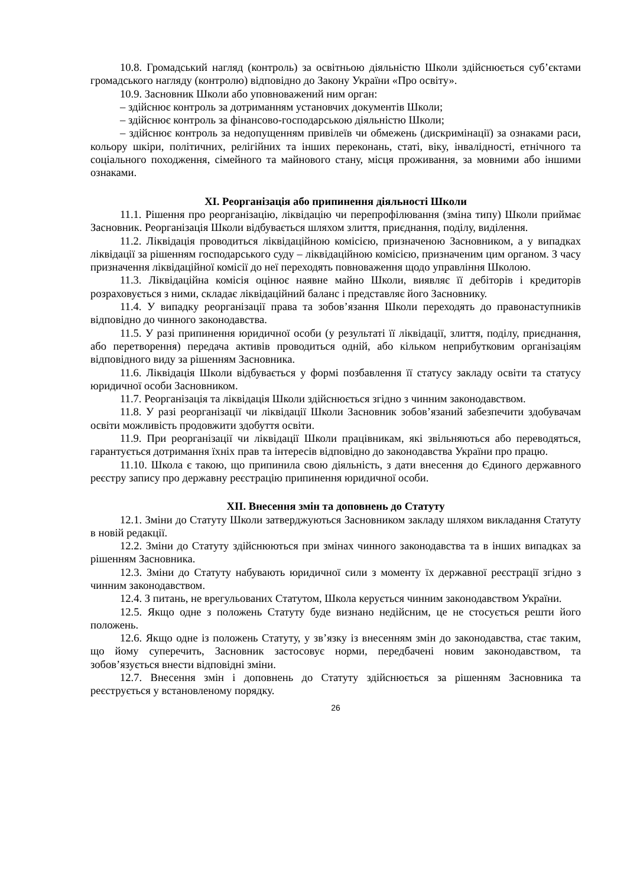10.8. Громадський нагляд (контроль) за освітньою діяльністю Школи здійснюється суб’єктами громадського нагляду (контролю) відповідно до Закону України «Про освіту».
10.9. Засновник Школи або уповноважений ним орган:
– здійснює контроль за дотриманням установчих документів Школи;
– здійснює контроль за фінансово-господарською діяльністю Школи;
– здійснює контроль за недопущенням привілеїв чи обмежень (дискримінації) за ознаками раси, кольору шкіри, політичних, релігійних та інших переконань, статі, віку, інвалідності, етнічного та соціального походження, сімейного та майнового стану, місця проживання, за мовними або іншими ознаками.
XI. Реорганізація або припинення діяльності Школи
11.1. Рішення про реорганізацію, ліквідацію чи перепрофілювання (зміна типу) Школи приймає Засновник. Реорганізація Школи відбувається шляхом злиття, приєднання, поділу, виділення.
11.2. Ліквідація проводиться ліквідаційною комісією, призначеною Засновником, а у випадках ліквідації за рішенням господарського суду – ліквідаційною комісією, призначеним цим органом. З часу призначення ліквідаційної комісії до неї переходять повноваження щодо управління Школою.
11.3. Ліквідаційна комісія оцінює наявне майно Школи, виявляє її дебіторів і кредиторів розраховується з ними, складає ліквідаційний баланс і представляє його Засновнику.
11.4. У випадку реорганізації права та зобов’язання Школи переходять до правонаступників відповідно до чинного законодавства.
11.5. У разі припинення юридичної особи (у результаті її ліквідації, злиття, поділу, приєднання, або перетворення) передача активів проводиться одній, або кільком неприбутковим організаціям відповідного виду за рішенням Засновника.
11.6. Ліквідація Школи відбувається у формі позбавлення її статусу закладу освіти та статусу юридичної особи Засновником.
11.7. Реорганізація та ліквідація Школи здійснюється згідно з чинним законодавством.
11.8. У разі реорганізації чи ліквідації Школи Засновник зобов’язаний забезпечити здобувачам освіти можливість продовжити здобуття освіти.
11.9. При реорганізації чи ліквідації Школи працівникам, які звільняються або переводяться, гарантується дотримання їхніх прав та інтересів відповідно до законодавства України про працю.
11.10. Школа є такою, що припинила свою діяльність, з дати внесення до Єдиного державного реєстру запису про державну реєстрацію припинення юридичної особи.
XII. Внесення змін та доповнень до Статуту
12.1. Зміни до Статуту Школи затверджуються Засновником закладу шляхом викладання Статуту в новій редакції.
12.2. Зміни до Статуту здійснюються при змінах чинного законодавства та в інших випадках за рішенням Засновника.
12.3. Зміни до Статуту набувають юридичної сили з моменту їх державної реєстрації згідно з чинним законодавством.
12.4. З питань, не врегульованих Статутом, Школа керується чинним законодавством України.
12.5. Якщо одне з положень Статуту буде визнано недійсним, це не стосується решти його положень.
12.6. Якщо одне із положень Статуту, у зв’язку із внесенням змін до законодавства, стає таким, що йому суперечить, Засновник застосовує норми, передбачені новим законодавством, та зобов’язується внести відповідні зміни.
12.7. Внесення змін і доповнень до Статуту здійснюється за рішенням Засновника та реєструється у встановленому порядку.
26